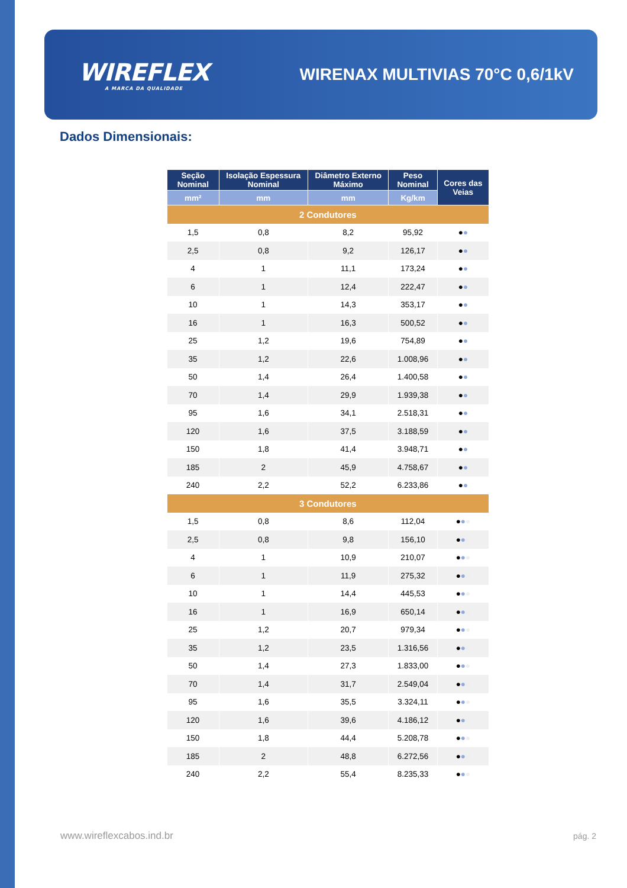WIREFLEX
A MARCA DA QUALIDADE
WIRENAX MULTIVIAS 70°C 0,6/1kV
Dados Dimensionais:
| Seção Nominal | Isolação Espessura Nominal | Diâmetro Externo Máximo | Peso Nominal | Cores das Veias |
| --- | --- | --- | --- | --- |
| mm² | mm | mm | Kg/km | |
| 2 Condutores | | | | |
| 1,5 | 0,8 | 8,2 | 95,92 | ● ● |
| 2,5 | 0,8 | 9,2 | 126,17 | ● ● |
| 4 | 1 | 11,1 | 173,24 | ● ● |
| 6 | 1 | 12,4 | 222,47 | ● ● |
| 10 | 1 | 14,3 | 353,17 | ● ● |
| 16 | 1 | 16,3 | 500,52 | ● ● |
| 25 | 1,2 | 19,6 | 754,89 | ● ● |
| 35 | 1,2 | 22,6 | 1.008,96 | ● ● |
| 50 | 1,4 | 26,4 | 1.400,58 | ● ● |
| 70 | 1,4 | 29,9 | 1.939,38 | ● ● |
| 95 | 1,6 | 34,1 | 2.518,31 | ● ● |
| 120 | 1,6 | 37,5 | 3.188,59 | ● ● |
| 150 | 1,8 | 41,4 | 3.948,71 | ● ● |
| 185 | 2 | 45,9 | 4.758,67 | ● ● |
| 240 | 2,2 | 52,2 | 6.233,86 | ● ● |
| 3 Condutores | | | | |
| 1,5 | 0,8 | 8,6 | 112,04 | ● ● ● |
| 2,5 | 0,8 | 9,8 | 156,10 | ● ● ● |
| 4 | 1 | 10,9 | 210,07 | ● ● ● |
| 6 | 1 | 11,9 | 275,32 | ● ● ● |
| 10 | 1 | 14,4 | 445,53 | ● ● ● |
| 16 | 1 | 16,9 | 650,14 | ● ● ● |
| 25 | 1,2 | 20,7 | 979,34 | ● ● ● |
| 35 | 1,2 | 23,5 | 1.316,56 | ● ● ● |
| 50 | 1,4 | 27,3 | 1.833,00 | ● ● ● |
| 70 | 1,4 | 31,7 | 2.549,04 | ● ● ● |
| 95 | 1,6 | 35,5 | 3.324,11 | ● ● ● |
| 120 | 1,6 | 39,6 | 4.186,12 | ● ● ● |
| 150 | 1,8 | 44,4 | 5.208,78 | ● ● ● |
| 185 | 2 | 48,8 | 6.272,56 | ● ● ● |
| 240 | 2,2 | 55,4 | 8.235,33 | ● ● ● |
www.wireflexcabos.ind.br pág. 2